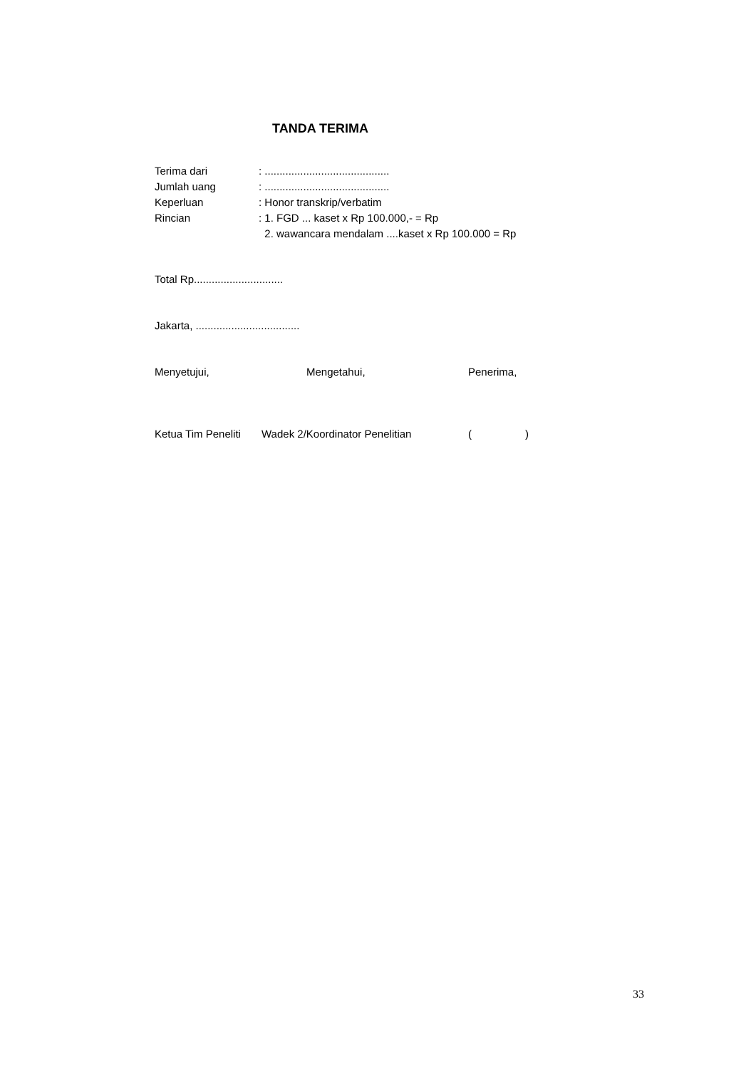TANDA TERIMA
Terima dari : ..........................................
Jumlah uang : ..........................................
Keperluan : Honor transkrip/verbatim
Rincian : 1. FGD ... kaset x Rp 100.000,- = Rp
2. wawancara mendalam ....kaset x Rp 100.000 = Rp
Total Rp..............................
Jakarta, ...................................
Menyetujui, Mengetahui, Penerima,
Ketua Tim Peneliti
Wadek 2/Koordinator Penelitian ( )
33